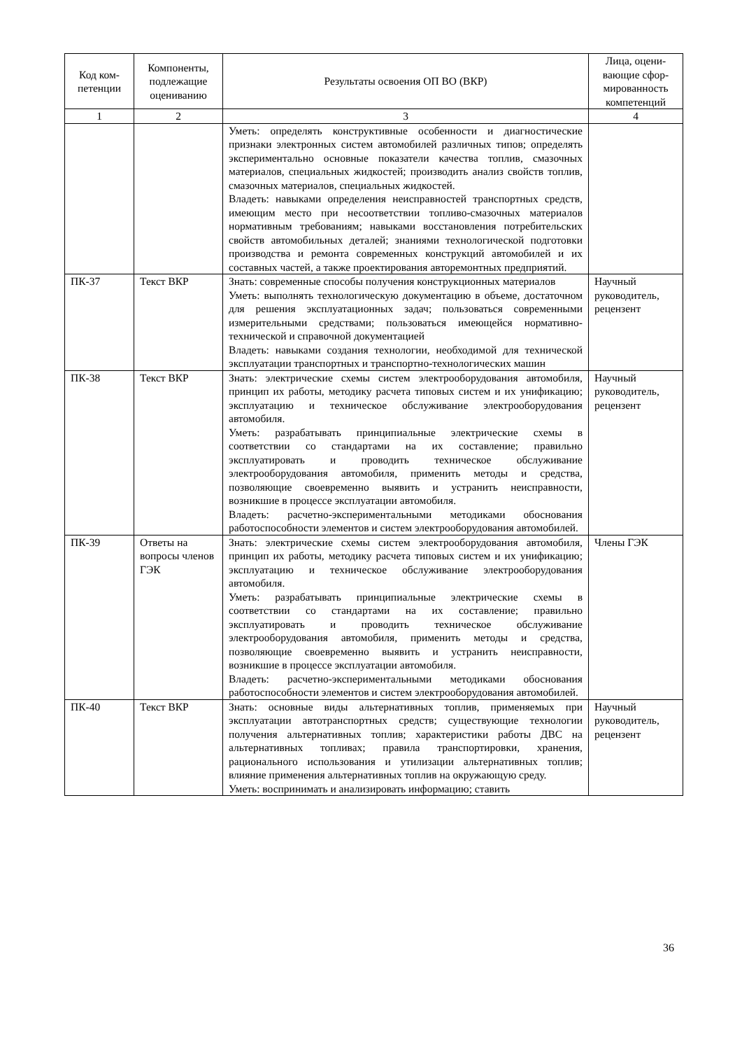| Код ком- петенции | Компоненты, подлежащие оцениванию | Результаты освоения ОП ВО (ВКР) | Лица, оцени-вающие сфор-мированность компетенций |
| --- | --- | --- | --- |
| 1 | 2 | 3 | 4 |
| | | Уметь: определять конструктивные особенности и диагностические признаки электронных систем автомобилей различных типов; определять экспериментально основные показатели качества топлив, смазочных материалов, специальных жидкостей; производить анализ свойств топлив, смазочных материалов, специальных жидкостей. Владеть: навыками определения неисправностей транспортных средств, имеющим место при несоответствии топливо-смазочных материалов нормативным требованиям; навыками восстановления потребительских свойств автомобильных деталей; знаниями технологической подготовки производства и ремонта современных конструкций автомобилей и их составных частей, а также проектирования авторемонтных предприятий. | |
| ПК-37 | Текст ВКР | Знать: современные способы получения конструкционных материалов Уметь: выполнять технологическую документацию в объеме, достаточном для решения эксплуатационных задач; пользоваться современными измерительными средствами; пользоваться имеющейся нормативно-технической и справочной документацией Владеть: навыками создания технологии, необходимой для технической эксплуатации транспортных и транспортно-технологических машин | Научный руководитель, рецензент |
| ПК-38 | Текст ВКР | Знать: электрические схемы систем электрооборудования автомобиля, принцип их работы, методику расчета типовых систем и их унификацию; эксплуатацию и техническое обслуживание электрооборудования автомобиля. Уметь: разрабатывать принципиальные электрические схемы в соответствии со стандартами на их составление; правильно эксплуатировать и проводить техническое обслуживание электрооборудования автомобиля, применить методы и средства, позволяющие своевременно выявить и устранить неисправности, возникшие в процессе эксплуатации автомобиля. Владеть: расчетно-экспериментальными методиками обоснования работоспособности элементов и систем электрооборудования автомобилей. | Научный руководитель, рецензент |
| ПК-39 | Ответы на вопросы членов ГЭК | Знать: электрические схемы систем электрооборудования автомобиля, принцип их работы, методику расчета типовых систем и их унификацию; эксплуатацию и техническое обслуживание электрооборудования автомобиля. Уметь: разрабатывать принципиальные электрические схемы в соответствии со стандартами на их составление; правильно эксплуатировать и проводить техническое обслуживание электрооборудования автомобиля, применить методы и средства, позволяющие своевременно выявить и устранить неисправности, возникшие в процессе эксплуатации автомобиля. Владеть: расчетно-экспериментальными методиками обоснования работоспособности элементов и систем электрооборудования автомобилей. | Члены ГЭК |
| ПК-40 | Текст ВКР | Знать: основные виды альтернативных топлив, применяемых при эксплуатации автотранспортных средств; существующие технологии получения альтернативных топлив; характеристики работы ДВС на альтернативных топливах; правила транспортировки, хранения, рационального использования и утилизации альтернативных топлив; влияние применения альтернативных топлив на окружающую среду. Уметь: воспринимать и анализировать информацию; ставить | Научный руководитель, рецензент |
36